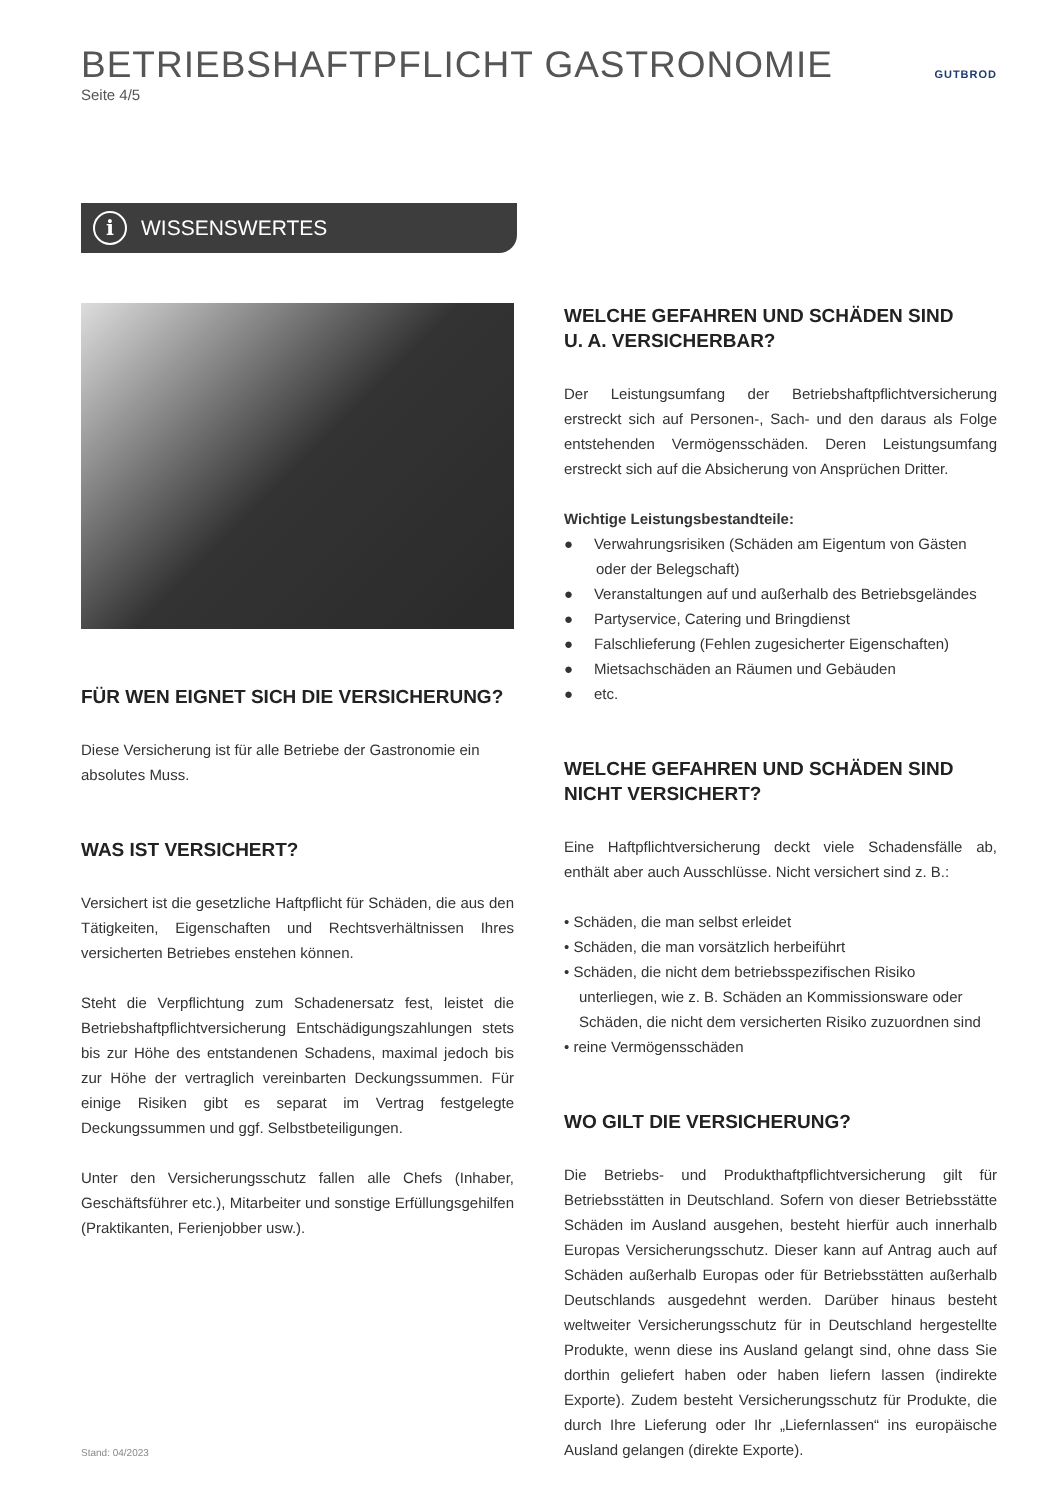GUTBROD
BETRIEBSHAFTPFLICHT GASTRONOMIE
Seite 4/5
i
WISSENSWERTES
FÜR WEN EIGNET SICH DIE VERSICHERUNG?
Diese Versicherung ist für alle Betriebe der Gastronomie ein absolutes Muss.
WAS IST VERSICHERT?
Versichert ist die gesetzliche Haftpflicht für Schäden, die aus den Tätigkeiten, Eigenschaften und Rechtsverhältnissen Ihres versicherten Betriebes enstehen können.
Steht die Verpflichtung zum Schadenersatz fest, leistet die Betriebshaftpflichtversicherung Entschädigungszahlungen stets bis zur Höhe des entstandenen Schadens, maximal jedoch bis zur Höhe der vertraglich vereinbarten Deckungssummen. Für einige Risiken gibt es separat im Vertrag festgelegte Deckungssummen und ggf. Selbstbeteiligungen.
Unter den Versicherungsschutz fallen alle Chefs (Inhaber, Geschäftsführer etc.), Mitarbeiter und sonstige Erfüllungsgehilfen (Praktikanten, Ferienjobber usw.).
Stand: 04/2023
WELCHE GEFAHREN UND SCHÄDEN SIND
U. A. VERSICHERBAR?
Der Leistungsumfang der Betriebshaftpflichtversicherung erstreckt sich auf Personen-, Sach- und den daraus als Folge entstehenden Vermögensschäden. Deren Leistungsumfang erstreckt sich auf die Absicherung von Ansprüchen Dritter.
Wichtige Leistungsbestandteile:
● Verwahrungsrisiken (Schäden am Eigentum von Gästen oder der Belegschaft)
● Veranstaltungen auf und außerhalb des Betriebsgeländes
● Partyservice, Catering und Bringdienst
● Falschlieferung (Fehlen zugesicherter Eigenschaften)
● Mietsachschäden an Räumen und Gebäuden
● etc.
WELCHE GEFAHREN UND SCHÄDEN SIND
NICHT VERSICHERT?
Eine Haftpflichtversicherung deckt viele Schadensfälle ab, enthält aber auch Ausschlüsse. Nicht versichert sind z. B.:
• Schäden, die man selbst erleidet
• Schäden, die man vorsätzlich herbeiführt
• Schäden, die nicht dem betriebsspezifischen Risiko unterliegen, wie z. B. Schäden an Kommissionsware oder Schäden, die nicht dem versicherten Risiko zuzuordnen sind
• reine Vermögensschäden
WO GILT DIE VERSICHERUNG?
Die Betriebs- und Produkthaftpflichtversicherung gilt für Betriebsstätten in Deutschland. Sofern von dieser Betriebsstätte Schäden im Ausland ausgehen, besteht hierfür auch innerhalb Europas Versicherungsschutz. Dieser kann auf Antrag auch auf Schäden außerhalb Europas oder für Betriebsstätten außerhalb Deutschlands ausgedehnt werden. Darüber hinaus besteht weltweiter Versicherungsschutz für in Deutschland hergestellte Produkte, wenn diese ins Ausland gelangt sind, ohne dass Sie dorthin geliefert haben oder haben liefern lassen (indirekte Exporte). Zudem besteht Versicherungsschutz für Produkte, die durch Ihre Lieferung oder Ihr „Liefernlassen“ ins europäische Ausland gelangen (direkte Exporte).